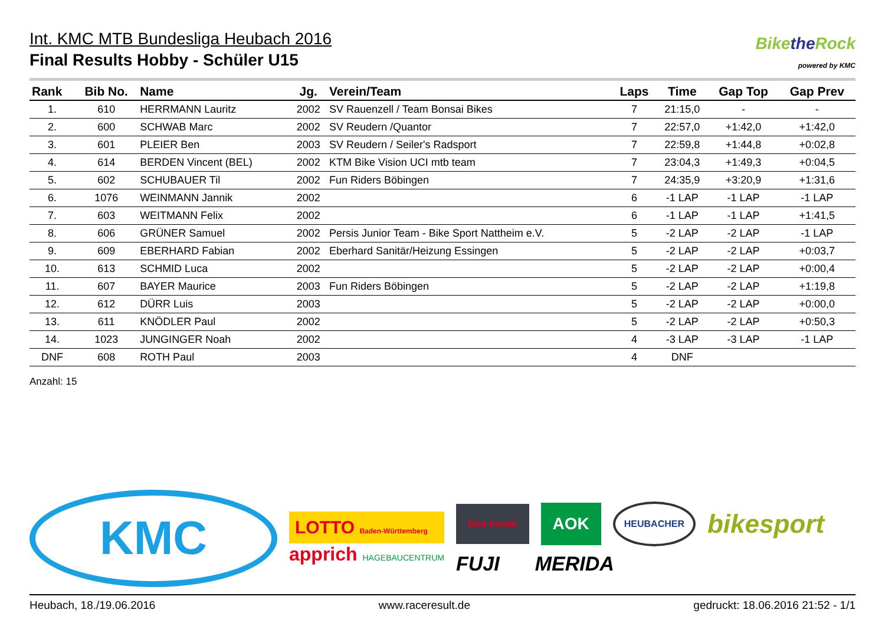Int. KMC MTB Bundesliga Heubach 2016
Final Results Hobby - Schüler U15
Bikethe Rock
powered by KMC
| Rank | Bib No. | Name | Jg. | Verein/Team | Laps | Time | Gap Top | Gap Prev |
| --- | --- | --- | --- | --- | --- | --- | --- | --- |
| 1. | 610 | HERRMANN Lauritz | 2002 | SV Rauenzell / Team Bonsai Bikes | 7 | 21:15,0 | - | - |
| 2. | 600 | SCHWAB Marc | 2002 | SV Reudern /Quantor | 7 | 22:57,0 | +1:42,0 | +1:42,0 |
| 3. | 601 | PLEIER Ben | 2003 | SV Reudern / Seiler's Radsport | 7 | 22:59,8 | +1:44,8 | +0:02,8 |
| 4. | 614 | BERDEN Vincent (BEL) | 2002 | KTM Bike Vision UCI mtb team | 7 | 23:04,3 | +1:49,3 | +0:04,5 |
| 5. | 602 | SCHUBAUER Til | 2002 | Fun Riders Böbingen | 7 | 24:35,9 | +3:20,9 | +1:31,6 |
| 6. | 1076 | WEINMANN Jannik | 2002 | | 6 | -1 LAP | -1 LAP | -1 LAP |
| 7. | 603 | WEITMANN Felix | 2002 | | 6 | -1 LAP | -1 LAP | +1:41,5 |
| 8. | 606 | GRÜNER Samuel | 2002 | Persis Junior Team - Bike Sport Nattheim e.V. | 5 | -2 LAP | -2 LAP | -1 LAP |
| 9. | 609 | EBERHARD Fabian | 2002 | Eberhard Sanitär/Heizung Essingen | 5 | -2 LAP | -2 LAP | +0:03,7 |
| 10. | 613 | SCHMID Luca | 2002 | | 5 | -2 LAP | -2 LAP | +0:00,4 |
| 11. | 607 | BAYER Maurice | 2003 | Fun Riders Böbingen | 5 | -2 LAP | -2 LAP | +1:19,8 |
| 12. | 612 | DÜRR Luis | 2003 | | 5 | -2 LAP | -2 LAP | +0:00,0 |
| 13. | 611 | KNÖDLER Paul | 2002 | | 5 | -2 LAP | -2 LAP | +0:50,3 |
| 14. | 1023 | JUNGINGER Noah | 2002 | | 4 | -3 LAP | -3 LAP | -1 LAP |
| DNF | 608 | ROTH Paul | 2003 | | 4 | DNF | | |
Anzahl: 15
KMC
LOTTO Baden-Württemberg
apprich HAGEBAUCENTRUM
bike house
AOK
HEUBACHER
bikesport
FUJI MERIDA
Heubach, 18./19.06.2016 www.raceresult.de gedruckt: 18.06.2016 21:52 - 1/1